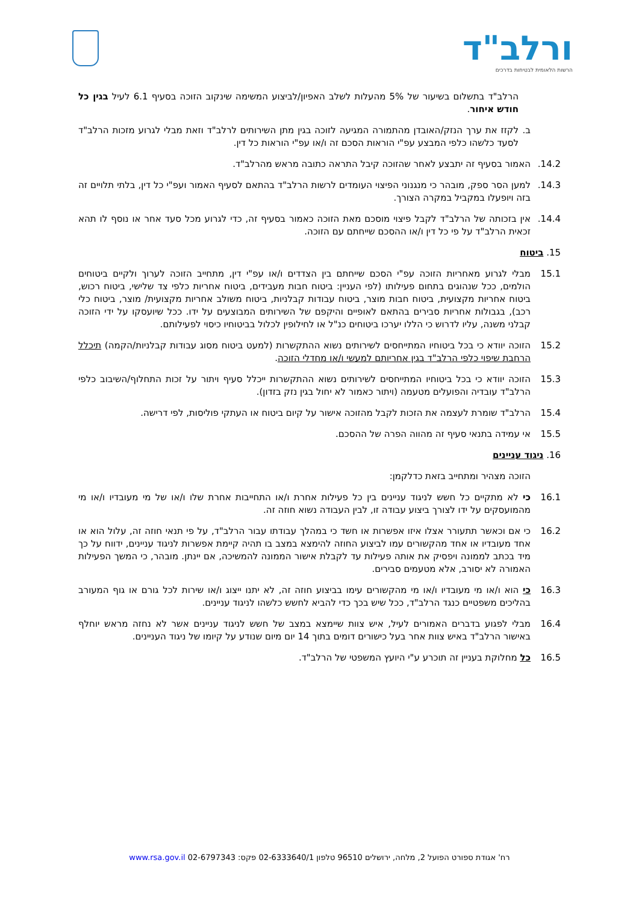ורלב"ד
הרשות הלאומית לבטיחות בדרכים
הרלב"ד בתשלום בשיעור של 5% מהעלות לשלב האפיון/לביצוע המשימה שינקוב הזוכה בסעיף 6.1 לעיל בגין כל חודש איחור.
ב. לקזז את ערך הנזק/האובדן מהתמורה המגיעה לזוכה בגין מתן השירותים לרלב"ד וזאת מבלי לגרוע מזכות הרלב"ד לסעד כלשהו כלפי המבצע עפ"י הוראות הסכם זה ו/או עפ"י הוראות כל דין.
14.2. האמור בסעיף זה יתבצע לאחר שהזוכה קיבל התראה כתובה מראש מהרלב"ד.
14.3. למען הסר ספק, מובהר כי מנגנוני הפיצוי העומדים לרשות הרלב"ד בהתאם לסעיף האמור ועפ"י כל דין, בלתי תלויים זה בזה ויופעלו במקביל במקרה הצורך.
14.4. אין בזכותה של הרלב"ד לקבל פיצוי מוסכם מאת הזוכה כאמור בסעיף זה, כדי לגרוע מכל סעד אחר או נוסף לו תהא זכאית הרלב"ד על פי כל דין ו/או ההסכם שייחתם עם הזוכה.
15. ביטוח
15.1 מבלי לגרוע מאחריות הזוכה עפ"י הסכם שייחתם בין הצדדים ו/או עפ"י דין, מתחייב הזוכה לערוך ולקיים ביטוחים הולמים, ככל שנהוגים בתחום פעילותו (לפי העניין: ביטוח חבות מעבידים, ביטוח אחריות כלפי צד שלישי, ביטוח רכוש, ביטוח אחריות מקצועית, ביטוח חבות מוצר, ביטוח עבודות קבלניות, ביטוח משולב אחריות מקצועית/ מוצר, ביטוח כלי רכב), בגבולות אחריות סבירים בהתאם לאופיים והיקפם של השירותים המבוצעים על ידו. ככל שיועסקו על ידי הזוכה קבלני משנה, עליו לדרוש כי הללו יערכו ביטוחים כנ"ל או לחילופין לכלול בביטוחיו כיסוי לפעילותם.
15.2 הזוכה יוודא כי בכל ביטוחיו המתייחסים לשירותים נשוא ההתקשרות (למעט ביטוח מסוג עבודות קבלניות/הקמה) תיכלל הרחבת שיפוי כלפי הרלב"ד בגין אחריותם למעשי ו/או מחדלי הזוכה.
15.3 הזוכה יוודא כי בכל ביטוחיו המתייחסים לשירותים נשוא ההתקשרות ייכלל סעיף ויתור על זכות התחלוף/השיבוב כלפי הרלב"ד עובדיה והפועלים מטעמה (ויתור כאמור לא יחול בגין נזק בזדון).
15.4 הרלב"ד שומרת לעצמה את הזכות לקבל מהזוכה אישור על קיום ביטוח או העתקי פוליסות, לפי דרישה.
15.5 אי עמידה בתנאי סעיף זה מהווה הפרה של ההסכם.
16. ניגוד עניינים
הזוכה מצהיר ומתחייב בזאת כדלקמן:
16.1 כי לא מתקיים כל חשש לניגוד עניינים בין כל פעילות אחרת ו/או התחייבות אחרת שלו ו/או של מי מעובדיו ו/או מי מהמועסקים על ידו לצורך ביצוע עבודה זו, לבין העבודה נשוא חוזה זה.
16.2 כי אם וכאשר תתעורר אצלו איזו אפשרות או חשד כי במהלך עבודתו עבור הרלב"ד, על פי תנאי חוזה זה, עלול הוא או אחד מעובדיו או אחד מהקשורים עמו לביצוע החוזה להימצא במצב בו תהיה קיימת אפשרות לניגוד עניינים, ידווח על כך מיד בכתב לממונה ויפסיק את אותה פעילות עד לקבלת אישור הממונה להמשיכה, אם יינתן. מובהר, כי המשך הפעילות האמורה לא יסורב, אלא מטעמים סבירים.
16.3 כי הוא ו/או מי מעובדיו ו/או מי מהקשורים עימו בביצוע חוזה זה, לא יתנו ייצוג ו/או שירות לכל גורם או גוף המעורב בהליכים משפטיים כנגד הרלב"ד, ככל שיש בכך כדי להביא לחשש כלשהו לניגוד עניינים.
16.4 מבלי לפגוע בדברים האמורים לעיל, איש צוות שיימצא במצב של חשש לניגוד עניינים אשר לא נחזה מראש יוחלף באישור הרלב"ד באיש צוות אחר בעל כישורים דומים בתוך 14 יום מיום שנודע על קיומו של ניגוד העניינים.
16.5 כל מחלוקת בעניין זה תוכרע ע"י היועץ המשפטי של הרלב"ד.
רח' אגודת ספורט הפועל 2, מלחה, ירושלים 96510 טלפון 02-6333640/1 פקס: 02-6797343 www.rsa.gov.il